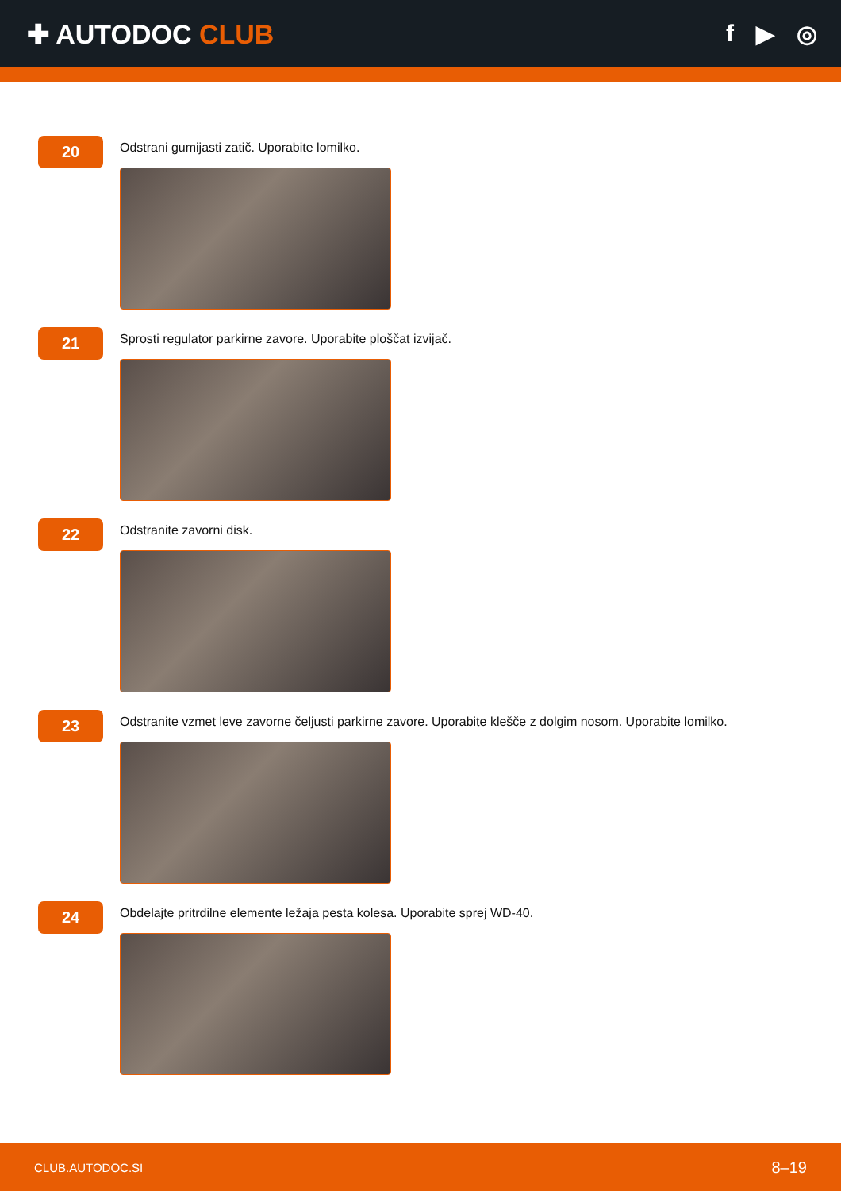✚ AUTODOC CLUB f ▶ ◎
20
Odstrani gumijasti zatič. Uporabite lomilko.
21
Sprosti regulator parkirne zavore. Uporabite ploščat izvijač.
22
Odstranite zavorni disk.
23
Odstranite vzmet leve zavorne čeljusti parkirne zavore. Uporabite klešče z dolgim nosom. Uporabite lomilko.
24
Obdelajte pritrdilne elemente ležaja pesta kolesa. Uporabite sprej WD-40.
CLUB.AUTODOC.SI 8–19